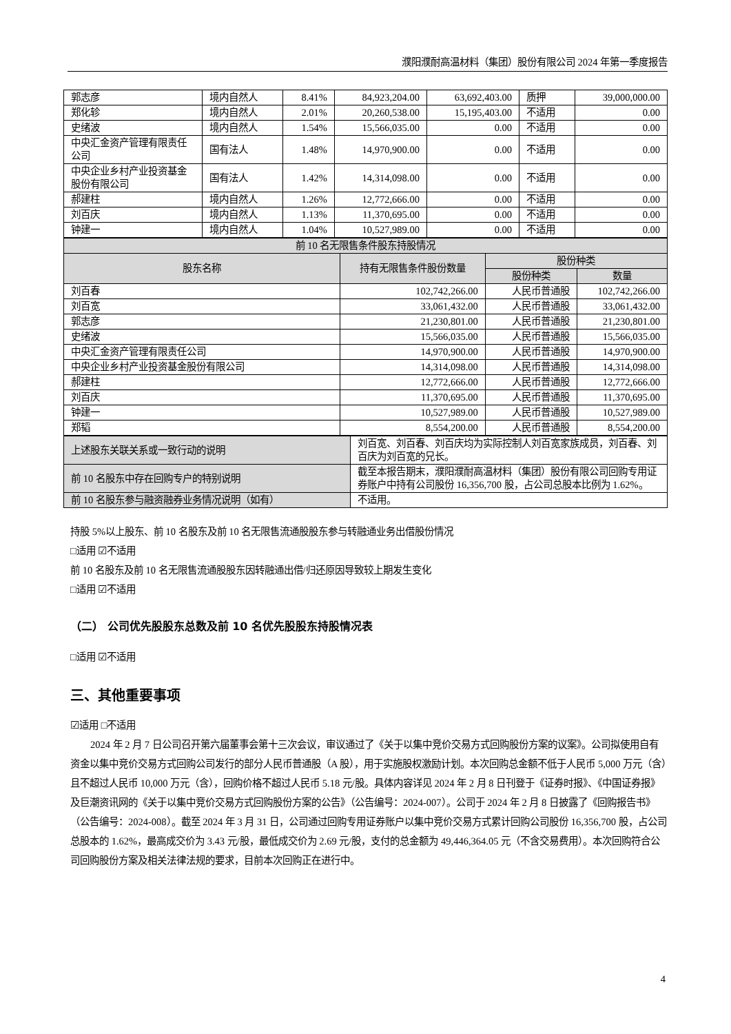濮阳濮耐高温材料（集团）股份有限公司 2024 年第一季度报告
| 郭志彦 | 境内自然人 | 8.41% | 84,923,204.00 | 63,692,403.00 | 质押 | 39,000,000.00 |
| 郑化轸 | 境内自然人 | 2.01% | 20,260,538.00 | 15,195,403.00 | 不适用 | 0.00 |
| 史绪波 | 境内自然人 | 1.54% | 15,566,035.00 | 0.00 | 不适用 | 0.00 |
| 中央汇金资产管理有限责任公司 | 国有法人 | 1.48% | 14,970,900.00 | 0.00 | 不适用 | 0.00 |
| 中央企业乡村产业投资基金股份有限公司 | 国有法人 | 1.42% | 14,314,098.00 | 0.00 | 不适用 | 0.00 |
| 郝建柱 | 境内自然人 | 1.26% | 12,772,666.00 | 0.00 | 不适用 | 0.00 |
| 刘百庆 | 境内自然人 | 1.13% | 11,370,695.00 | 0.00 | 不适用 | 0.00 |
| 钟建一 | 境内自然人 | 1.04% | 10,527,989.00 | 0.00 | 不适用 | 0.00 |
| 前 10 名无限售条件股东持股情况 | | | |
| --- | --- | --- | --- |
| 股东名称 | 持有无限售条件股份数量 | 股份种类 | |
| | | 股份种类 | 数量 |
| 刘百春 | 102,742,266.00 | 人民币普通股 | 102,742,266.00 |
| 刘百宽 | 33,061,432.00 | 人民币普通股 | 33,061,432.00 |
| 郭志彦 | 21,230,801.00 | 人民币普通股 | 21,230,801.00 |
| 史绪波 | 15,566,035.00 | 人民币普通股 | 15,566,035.00 |
| 中央汇金资产管理有限责任公司 | 14,970,900.00 | 人民币普通股 | 14,970,900.00 |
| 中央企业乡村产业投资基金股份有限公司 | 14,314,098.00 | 人民币普通股 | 14,314,098.00 |
| 郝建柱 | 12,772,666.00 | 人民币普通股 | 12,772,666.00 |
| 刘百庆 | 11,370,695.00 | 人民币普通股 | 11,370,695.00 |
| 钟建一 | 10,527,989.00 | 人民币普通股 | 10,527,989.00 |
| 郑韬 | 8,554,200.00 | 人民币普通股 | 8,554,200.00 |
| 上述股东关联关系或一致行动的说明 | 刘百宽、刘百春、刘百庆均为实际控制人刘百宽家族成员，刘百春、刘百庆为刘百宽的兄长。 |
| 前 10 名股东中存在回购专户的特别说明 | 截至本报告期末，濮阳濮耐高温材料（集团）股份有限公司回购专用证券账户中持有公司股份 16,356,700 股，占公司总股本比例为 1.62%。 |
| 前 10 名股东参与融资融券业务情况说明（如有） | 不适用。 |
持股 5%以上股东、前 10 名股东及前 10 名无限售流通股股东参与转融通业务出借股份情况
□适用 ☑不适用
前 10 名股东及前 10 名无限售流通股股东因转融通出借/归还原因导致较上期发生变化
□适用 ☑不适用
（二） 公司优先股股东总数及前 10 名优先股股东持股情况表
□适用 ☑不适用
三、其他重要事项
☑适用 □不适用
2024 年 2 月 7 日公司召开第六届董事会第十三次会议，审议通过了《关于以集中竞价交易方式回购股份方案的议案》。公司拟使用自有资金以集中竞价交易方式回购公司发行的部分人民币普通股（A 股），用于实施股权激励计划。本次回购总金额不低于人民币 5,000 万元（含）且不超过人民币 10,000 万元（含），回购价格不超过人民币 5.18 元/股。具体内容详见 2024 年 2 月 8 日刊登于《证券时报》、《中国证券报》及巨潮资讯网的《关于以集中竞价交易方式回购股份方案的公告》（公告编号：2024-007）。公司于 2024 年 2 月 8 日披露了《回购报告书》（公告编号：2024-008）。截至 2024 年 3 月 31 日，公司通过回购专用证券账户以集中竞价交易方式累计回购公司股份 16,356,700 股，占公司总股本的 1.62%，最高成交价为 3.43 元/股，最低成交价为 2.69 元/股，支付的总金额为 49,446,364.05 元（不含交易费用）。本次回购符合公司回购股份方案及相关法律法规的要求，目前本次回购正在进行中。
4